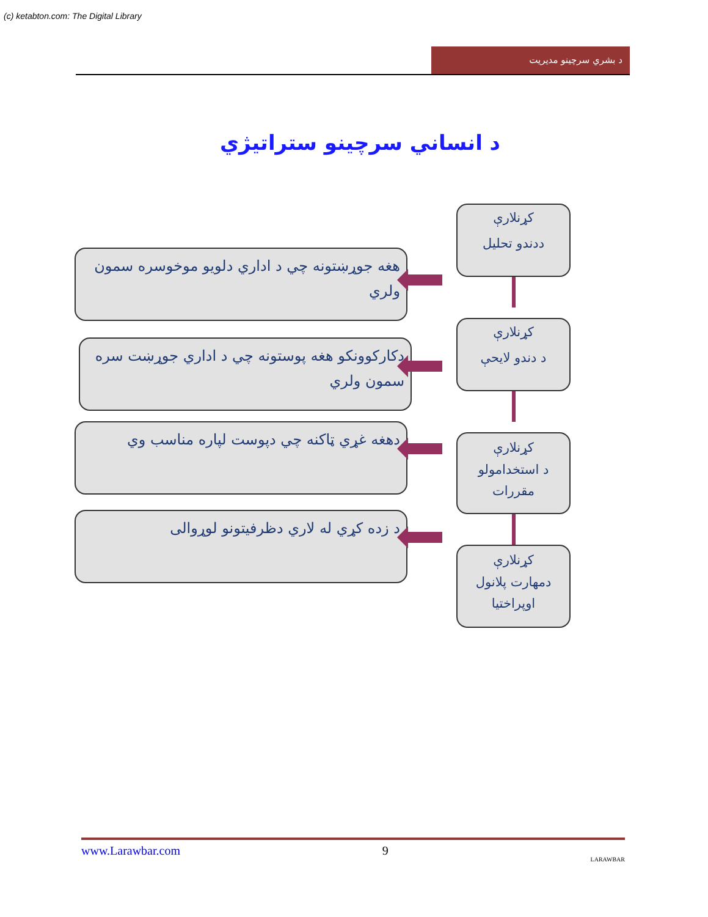(c) ketabton.com: The Digital Library
د بشري سرچینو مدیریت
د انساني سرچینو ستراتیژي
کړنلارې
ددندو تحلیل
هغه جوړښتونه چي د اداري دلويو موخوسره سمون ولري
کړنلارې
د دندو لايحې
دكاركوونكو هغه پوستونه چي د اداري جوړښت سره سمون ولري
کړنلارې
د استخدامولو
مقررات
دهغه غړي ټاكنه چي دپوست لپاره مناسب وي
کړنلارې
دمهارت پلانول
اوپراختيا
د زده كړي له لاري دظرفيتونو لوړوالى
www.Larawbar.com 9 LARAWBAR